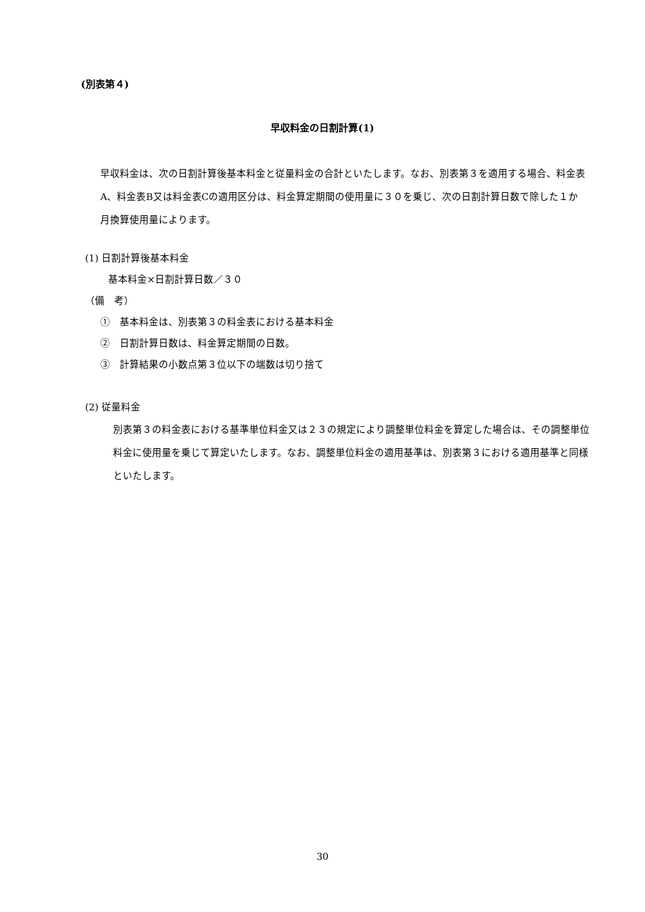(別表第４)
早収料金の日割計算(1)
早収料金は、次の日割計算後基本料金と従量料金の合計といたします。なお、別表第３を適用する場合、料金表A、料金表B又は料金表Cの適用区分は、料金算定期間の使用量に３０を乗じ、次の日割計算日数で除した１か月換算使用量によります。
(1) 日割計算後基本料金
基本料金×日割計算日数／３０
（備　考）
①　基本料金は、別表第３の料金表における基本料金
②　日割計算日数は、料金算定期間の日数。
③　計算結果の小数点第３位以下の端数は切り捨て
(2) 従量料金
別表第３の料金表における基準単位料金又は２３の規定により調整単位料金を算定した場合は、その調整単位料金に使用量を乗じて算定いたします。なお、調整単位料金の適用基準は、別表第３における適用基準と同様といたします。
30